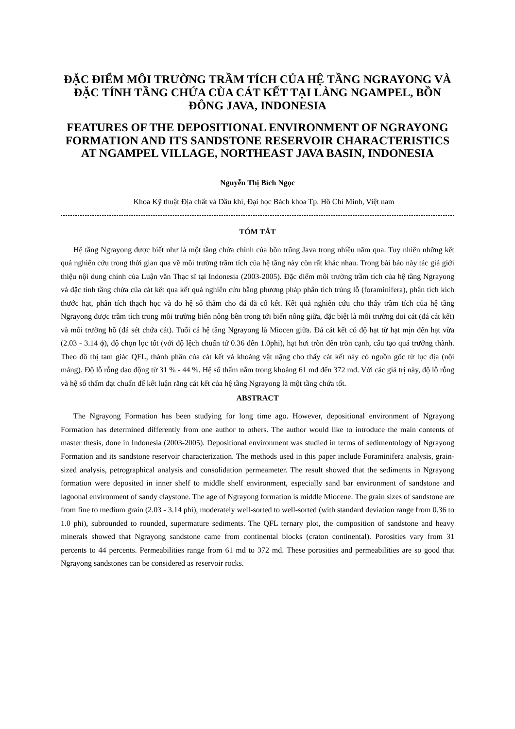ĐẶC ĐIỂM MÔI TRƯỜNG TRẦM TÍCH CỦA HỆ TẦNG NGRAYONG VÀ ĐẶC TÍNH TẦNG CHỨA CÙA CÁT KẾT TẠI LÀNG NGAMPEL, BỒN ĐÔNG JAVA, INDONESIA
FEATURES OF THE DEPOSITIONAL ENVIRONMENT OF NGRAYONG FORMATION AND ITS SANDSTONE RESERVOIR CHARACTERISTICS AT NGAMPEL VILLAGE, NORTHEAST JAVA BASIN, INDONESIA
Nguyễn Thị Bích Ngọc
Khoa Kỹ thuật Địa chất và Dầu khí, Đại học Bách khoa Tp. Hồ Chí Minh, Việt nam
TÓM TẮT
Hệ tầng Ngrayong được biết như là một tầng chứa chính của bồn trũng Java trong nhiều năm qua. Tuy nhiên những kết quả nghiên cứu trong thời gian qua về môi trường trầm tích của hệ tầng này còn rất khác nhau. Trong bài báo này tác giả giới thiệu nội dung chính của Luận văn Thạc sĩ tại Indonesia (2003-2005). Đặc điểm môi trường trầm tích của hệ tầng Ngrayong và đặc tính tầng chứa của cát kết qua kết quả nghiên cứu bằng phương pháp phân tích trùng lỗ (foraminifera), phân tích kích thước hạt, phân tích thạch học và đo hệ số thấm cho đá đã cố kết. Kết quả nghiên cứu cho thấy trầm tích của hệ tầng Ngrayong được trầm tích trong môi trường biển nông bên trong tới biển nông giữa, đặc biệt là môi trường doi cát (đá cát kết) và môi trường hồ (đá sét chứa cát). Tuổi cả hệ tầng Ngrayong là Miocen giữa. Đá cát kết có độ hạt từ hạt mịn đến hạt vừa (2.03 - 3.14 ϕ), độ chọn lọc tốt (với độ lệch chuẩn tứ 0.36 đến 1.0phi), hạt hơi tròn đến tròn cạnh, cấu tạo quá trưởng thành. Theo đồ thị tam giác QFL, thành phần của cát kết và khoáng vật nặng cho thấy cát kết này có nguồn gốc từ lục địa (nội mảng). Độ lỗ rỗng dao động từ 31 % - 44 %. Hệ số thấm nằm trong khoảng 61 md đến 372 md. Với các giá trị này, độ lỗ rỗng và hệ số thấm đạt chuẩn để kết luận rằng cát kết của hệ tầng Ngrayong là một tầng chứa tốt.
ABSTRACT
The Ngrayong Formation has been studying for long time ago. However, depositional environment of Ngrayong Formation has determined differently from one author to others. The author would like to introduce the main contents of master thesis, done in Indonesia (2003-2005). Depositional environment was studied in terms of sedimentology of Ngrayong Formation and its sandstone reservoir characterization. The methods used in this paper include Foraminifera analysis, grain-sized analysis, petrographical analysis and consolidation permeameter. The result showed that the sediments in Ngrayong formation were deposited in inner shelf to middle shelf environment, especially sand bar environment of sandstone and lagoonal environment of sandy claystone. The age of Ngrayong formation is middle Miocene. The grain sizes of sandstone are from fine to medium grain (2.03 - 3.14 phi), moderately well-sorted to well-sorted (with standard deviation range from 0.36 to 1.0 phi), subrounded to rounded, supermature sediments. The QFL ternary plot, the composition of sandstone and heavy minerals showed that Ngrayong sandstone came from continental blocks (craton continental). Porosities vary from 31 percents to 44 percents. Permeabilities range from 61 md to 372 md. These porosities and permeabilities are so good that Ngrayong sandstones can be considered as reservoir rocks.